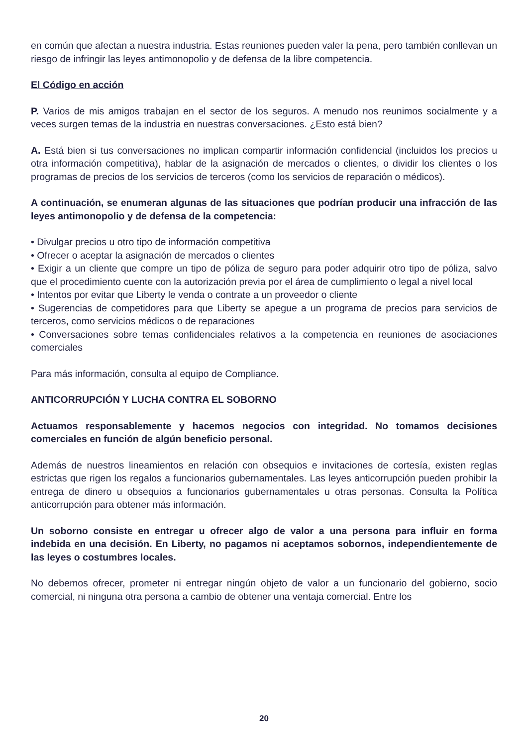en común que afectan a nuestra industria. Estas reuniones pueden valer la pena, pero también conllevan un riesgo de infringir las leyes antimonopolio y de defensa de la libre competencia.
El Código en acción
P. Varios de mis amigos trabajan en el sector de los seguros. A menudo nos reunimos socialmente y a veces surgen temas de la industria en nuestras conversaciones. ¿Esto está bien?
A. Está bien si tus conversaciones no implican compartir información confidencial (incluidos los precios u otra información competitiva), hablar de la asignación de mercados o clientes, o dividir los clientes o los programas de precios de los servicios de terceros (como los servicios de reparación o médicos).
A continuación, se enumeran algunas de las situaciones que podrían producir una infracción de las leyes antimonopolio y de defensa de la competencia:
• Divulgar precios u otro tipo de información competitiva
• Ofrecer o aceptar la asignación de mercados o clientes
• Exigir a un cliente que compre un tipo de póliza de seguro para poder adquirir otro tipo de póliza, salvo que el procedimiento cuente con la autorización previa por el área de cumplimiento o legal a nivel local
• Intentos por evitar que Liberty le venda o contrate a un proveedor o cliente
• Sugerencias de competidores para que Liberty se apegue a un programa de precios para servicios de terceros, como servicios médicos o de reparaciones
• Conversaciones sobre temas confidenciales relativos a la competencia en reuniones de asociaciones comerciales
Para más información, consulta al equipo de Compliance.
ANTICORRUPCIÓN Y LUCHA CONTRA EL SOBORNO
Actuamos responsablemente y hacemos negocios con integridad. No tomamos decisiones comerciales en función de algún beneficio personal.
Además de nuestros lineamientos en relación con obsequios e invitaciones de cortesía, existen reglas estrictas que rigen los regalos a funcionarios gubernamentales. Las leyes anticorrupción pueden prohibir la entrega de dinero u obsequios a funcionarios gubernamentales u otras personas. Consulta la Política anticorrupción para obtener más información.
Un soborno consiste en entregar u ofrecer algo de valor a una persona para influir en forma indebida en una decisión. En Liberty, no pagamos ni aceptamos sobornos, independientemente de las leyes o costumbres locales.
No debemos ofrecer, prometer ni entregar ningún objeto de valor a un funcionario del gobierno, socio comercial, ni ninguna otra persona a cambio de obtener una ventaja comercial. Entre los
20